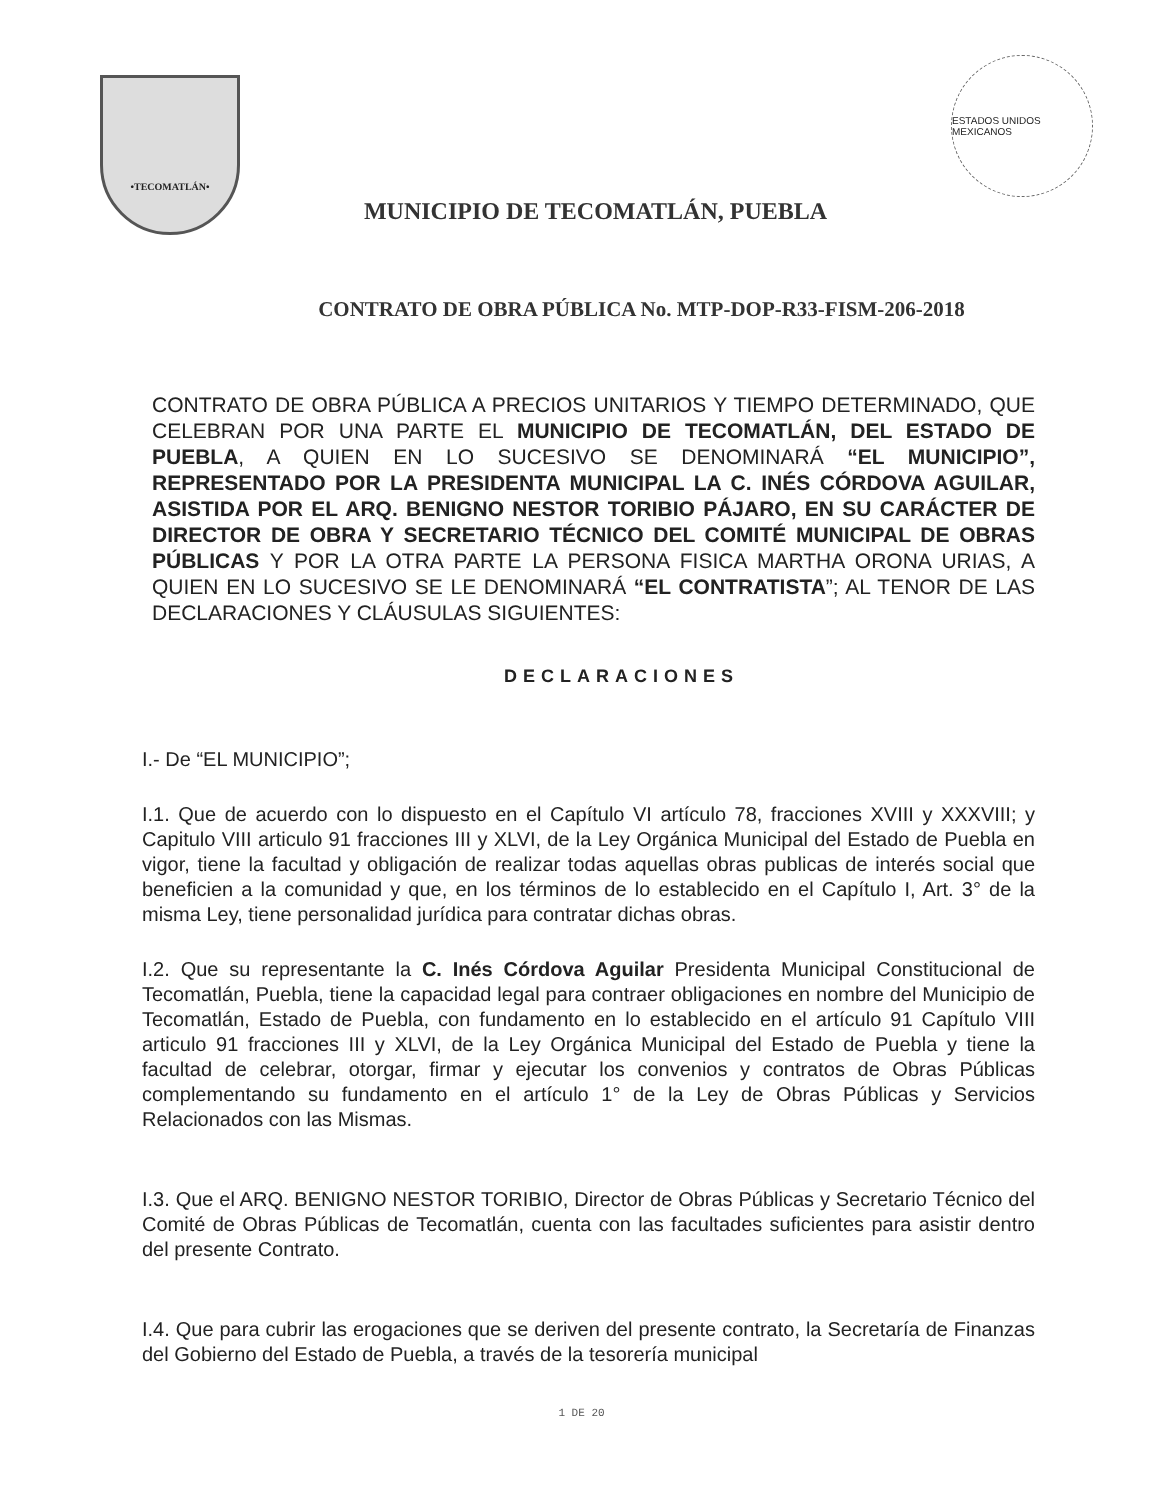•TECOMATLÁN•
MUNICIPIO DE TECOMATLÁN, PUEBLA
ESTADOS UNIDOS MEXICANOS
CONTRATO DE OBRA PÚBLICA No. MTP-DOP-R33-FISM-206-2018
CONTRATO DE OBRA PÚBLICA A PRECIOS UNITARIOS Y TIEMPO DETERMINADO, QUE CELEBRAN POR UNA PARTE EL MUNICIPIO DE TECOMATLÁN, DEL ESTADO DE PUEBLA, A QUIEN EN LO SUCESIVO SE DENOMINARÁ “EL MUNICIPIO”, REPRESENTADO POR LA PRESIDENTA MUNICIPAL LA C. INÉS CÓRDOVA AGUILAR, ASISTIDA POR EL ARQ. BENIGNO NESTOR TORIBIO PÁJARO, EN SU CARÁCTER DE DIRECTOR DE OBRA Y SECRETARIO TÉCNICO DEL COMITÉ MUNICIPAL DE OBRAS PÚBLICAS Y POR LA OTRA PARTE LA PERSONA FISICA MARTHA ORONA URIAS, A QUIEN EN LO SUCESIVO SE LE DENOMINARÁ “EL CONTRATISTA”; AL TENOR DE LAS DECLARACIONES Y CLÁUSULAS SIGUIENTES:
DECLARACIONES
I.- De “EL MUNICIPIO”;
I.1. Que de acuerdo con lo dispuesto en el Capítulo VI artículo 78, fracciones XVIII y XXXVIII; y Capitulo VIII articulo 91 fracciones III y XLVI, de la Ley Orgánica Municipal del Estado de Puebla en vigor, tiene la facultad y obligación de realizar todas aquellas obras publicas de interés social que beneficien a la comunidad y que, en los términos de lo establecido en el Capítulo I, Art. 3° de la misma Ley, tiene personalidad jurídica para contratar dichas obras.
I.2. Que su representante la C. Inés Córdova Aguilar Presidenta Municipal Constitucional de Tecomatlán, Puebla, tiene la capacidad legal para contraer obligaciones en nombre del Municipio de Tecomatlán, Estado de Puebla, con fundamento en lo establecido en el artículo 91 Capítulo VIII articulo 91 fracciones III y XLVI, de la Ley Orgánica Municipal del Estado de Puebla y tiene la facultad de celebrar, otorgar, firmar y ejecutar los convenios y contratos de Obras Públicas complementando su fundamento en el artículo 1° de la Ley de Obras Públicas y Servicios Relacionados con las Mismas.
I.3. Que el ARQ. BENIGNO NESTOR TORIBIO, Director de Obras Públicas y Secretario Técnico del Comité de Obras Públicas de Tecomatlán, cuenta con las facultades suficientes para asistir dentro del presente Contrato.
I.4. Que para cubrir las erogaciones que se deriven del presente contrato, la Secretaría de Finanzas del Gobierno del Estado de Puebla, a través de la tesorería municipal
1 DE 20